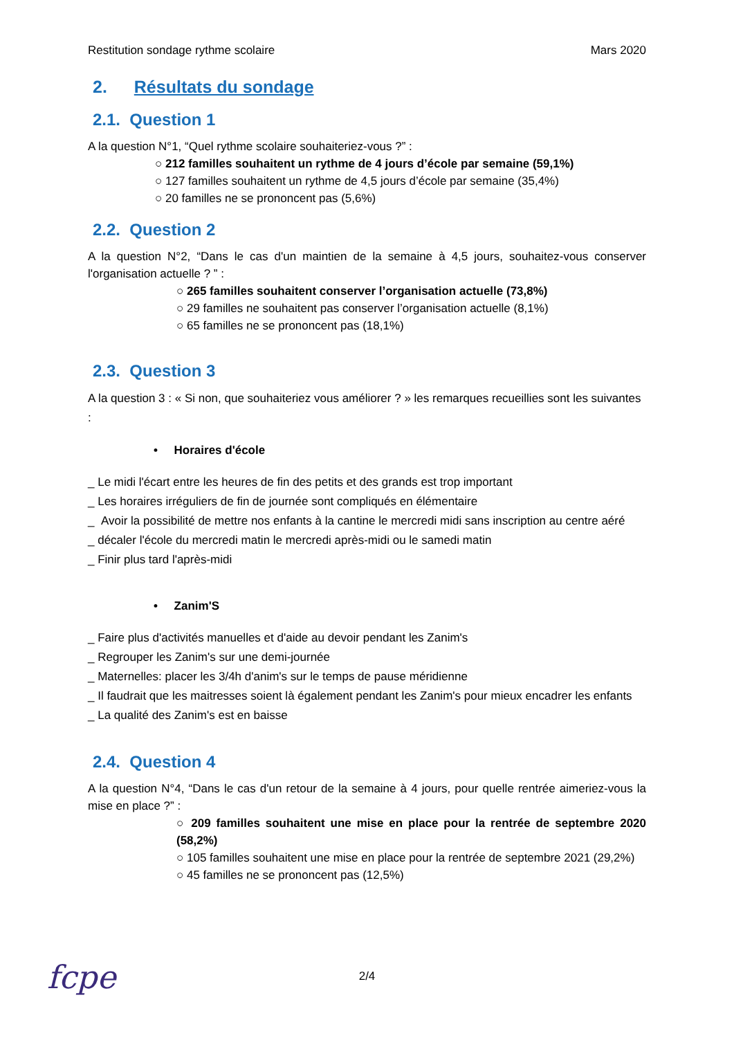Restitution sondage rythme scolaire Mars 2020
2. Résultats du sondage
2.1. Question 1
A la question N°1, “Quel rythme scolaire souhaiteriez-vous ?” :
○ 212 familles souhaitent un rythme de 4 jours d’école par semaine (59,1%)
○ 127 familles souhaitent un rythme de 4,5 jours d’école par semaine (35,4%)
○ 20 familles ne se prononcent pas (5,6%)
2.2. Question 2
A la question N°2, “Dans le cas d'un maintien de la semaine à 4,5 jours, souhaitez-vous conserver l'organisation actuelle ? ” :
○ 265 familles souhaitent conserver l’organisation actuelle (73,8%)
○ 29 familles ne souhaitent pas conserver l’organisation actuelle (8,1%)
○ 65 familles ne se prononcent pas (18,1%)
2.3. Question 3
A la question 3 : « Si non, que souhaiteriez vous améliorer ? » les remarques recueillies sont les suivantes :
• Horaires d'école
_ Le midi l'écart entre les heures de fin des petits et des grands est trop important
_ Les horaires irréguliers de fin de journée sont compliqués en élémentaire
_ Avoir la possibilité de mettre nos enfants à la cantine le mercredi midi sans inscription au centre aéré
_ décaler l'école du mercredi matin le mercredi après-midi ou le samedi matin
_ Finir plus tard l'après-midi
• Zanim'S
_ Faire plus d'activités manuelles et d'aide au devoir pendant les Zanim's
_ Regrouper les Zanim's sur une demi-journée
_ Maternelles: placer les 3/4h d'anim's sur le temps de pause méridienne
_ Il faudrait que les maitresses soient là également pendant les Zanim's pour mieux encadrer les enfants
_ La qualité des Zanim's est en baisse
2.4. Question 4
A la question N°4, “Dans le cas d'un retour de la semaine à 4 jours, pour quelle rentrée aimeriez-vous la mise en place ?” :
○ 209 familles souhaitent une mise en place pour la rentrée de septembre 2020 (58,2%)
○ 105 familles souhaitent une mise en place pour la rentrée de septembre 2021 (29,2%)
○ 45 familles ne se prononcent pas (12,5%)
2/4 fcpe